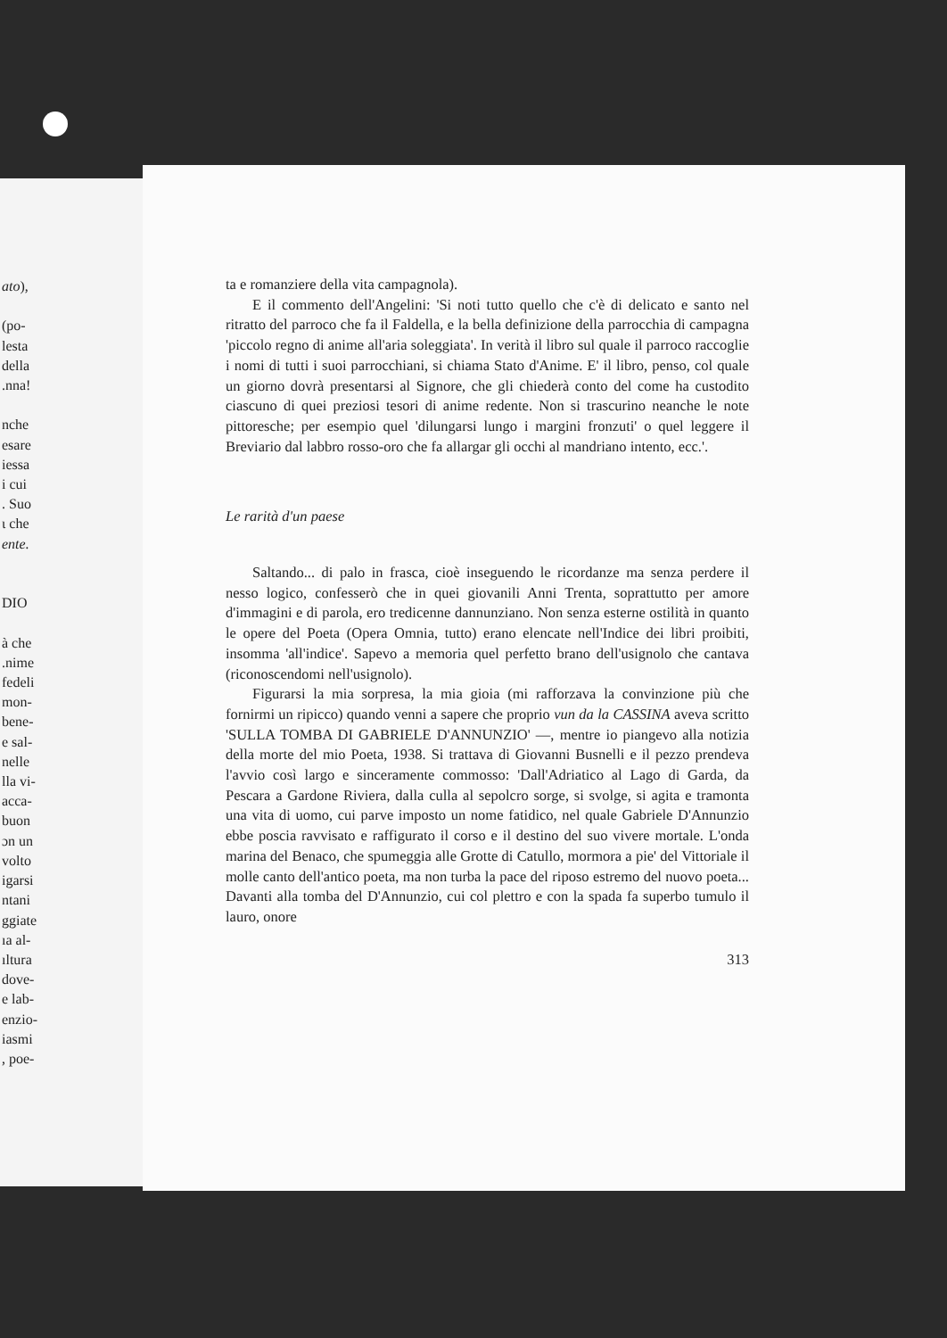ato),
(po-
lesta
della
.nna!
nche
esare
iessa
i cui
. Suo
ι che
ente.
DIO
à che
.nime
fedeli
mon-
bene-
e sal-
nelle
lla vi-
acca-
buon
ɔn un
volto
igarsi
ntani
ggiate
ıa al-
ıltura
dove-
e lab-
enzio-
iasmi
, poe-
ta e romanziere della vita campagnola).
E il commento dell'Angelini: 'Si noti tutto quello che c'è di delicato e santo nel ritratto del parroco che fa il Faldella, e la bella definizione della parrocchia di campagna 'piccolo regno di anime all'aria soleggiata'. In verità il libro sul quale il parroco raccoglie i nomi di tutti i suoi parrocchiani, si chiama Stato d'Anime. E' il libro, penso, col quale un giorno dovrà presentarsi al Signore, che gli chiederà conto del come ha custodito ciascuno di quei preziosi tesori di anime redente. Non si trascurino neanche le note pittoresche; per esempio quel 'dilungarsi lungo i margini fronzuti' o quel leggere il Breviario dal labbro rosso-oro che fa allargar gli occhi al mandriano intento, ecc.'.
Le rarità d'un paese
Saltando... di palo in frasca, cioè inseguendo le ricordanze ma senza perdere il nesso logico, confesserò che in quei giovanili Anni Trenta, soprattutto per amore d'immagini e di parola, ero tredicenne dannunziano. Non senza esterne ostilità in quanto le opere del Poeta (Opera Omnia, tutto) erano elencate nell'Indice dei libri proibiti, insomma 'all'indice'. Sapevo a memoria quel perfetto brano dell'usignolo che cantava (riconoscendomi nell'usignolo).
Figurarsi la mia sorpresa, la mia gioia (mi rafforzava la convinzione più che fornirmi un ripicco) quando venni a sapere che proprio vun da la CASSINA aveva scritto 'SULLA TOMBA DI GABRIELE D'ANNUNZIO' —, mentre io piangevo alla notizia della morte del mio Poeta, 1938. Si trattava di Giovanni Busnelli e il pezzo prendeva l'avvio così largo e sinceramente commosso: 'Dall'Adriatico al Lago di Garda, da Pescara a Gardone Riviera, dalla culla al sepolcro sorge, si svolge, si agita e tramonta una vita di uomo, cui parve imposto un nome fatidico, nel quale Gabriele D'Annunzio ebbe poscia ravvisato e raffigurato il corso e il destino del suo vivere mortale. L'onda marina del Benaco, che spumeggia alle Grotte di Catullo, mormora a pie' del Vittoriale il molle canto dell'antico poeta, ma non turba la pace del riposo estremo del nuovo poeta... Davanti alla tomba del D'Annunzio, cui col plettro e con la spada fa superbo tumulo il lauro, onore
313